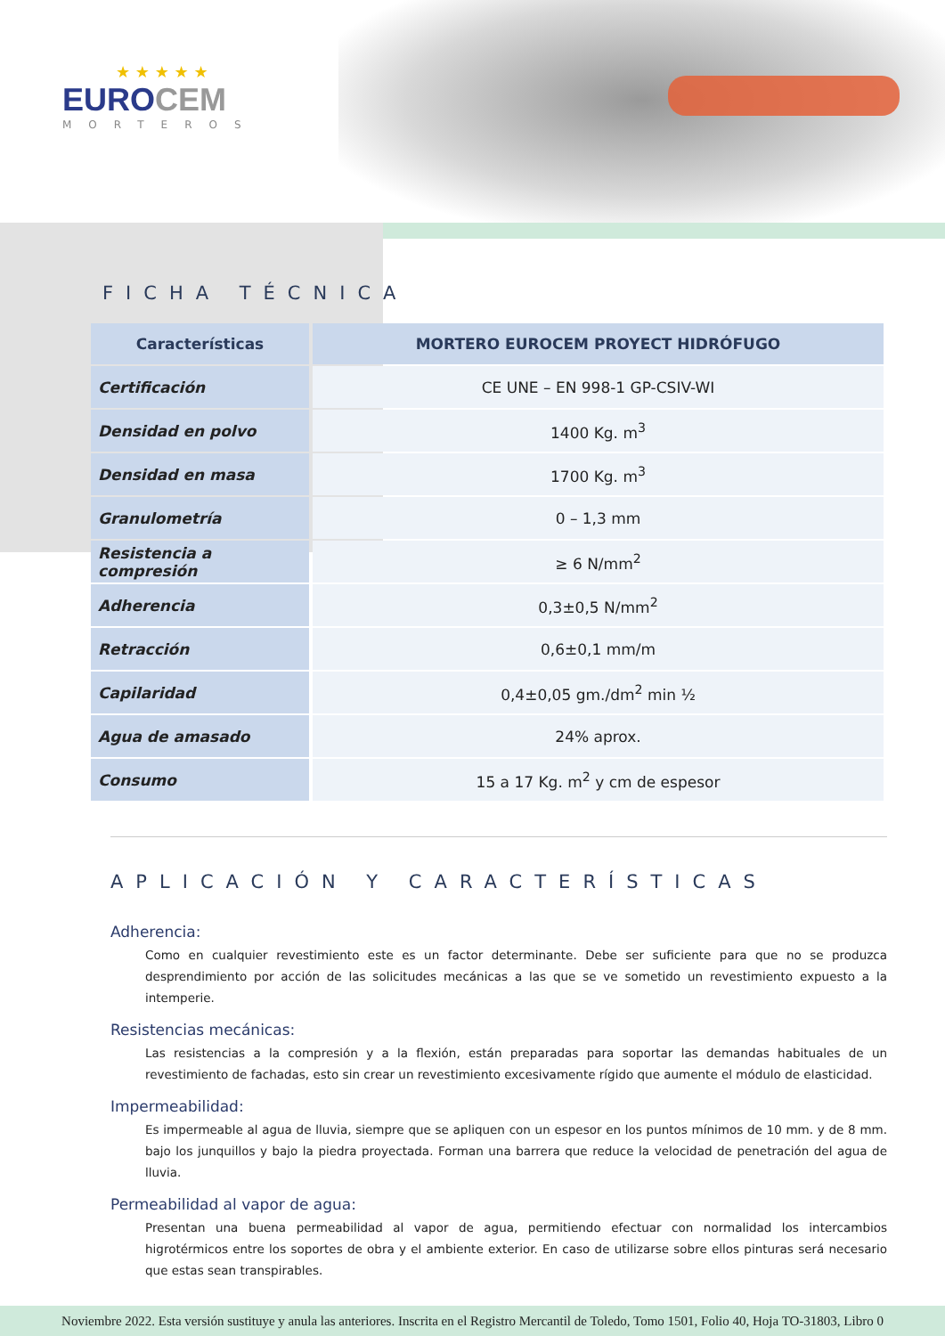★ ★ ★ ★ ★
EUROCEM
MORTEROS
FICHA TÉCNICA
| Características | MORTERO EUROCEM PROYECT HIDRÓFUGO |
| --- | --- |
| Certificación | CE UNE – EN 998-1 GP-CSIV-WI |
| Densidad en polvo | 1400 Kg. m<sup>3</sup> |
| Densidad en masa | 1700 Kg. m<sup>3</sup> |
| Granulometría | 0 – 1,3 mm |
| Resistencia a compresión | ≥ 6 N/mm<sup>2</sup> |
| Adherencia | 0,3±0,5 N/mm<sup>2</sup> |
| Retracción | 0,6±0,1 mm/m |
| Capilaridad | 0,4±0,05 gm./dm<sup>2</sup> min ½ |
| Agua de amasado | 24% aprox. |
| Consumo | 15 a 17 Kg. m<sup>2</sup> y cm de espesor |
APLICACIÓN Y CARACTERÍSTICAS
Adherencia:
Como en cualquier revestimiento este es un factor determinante. Debe ser suficiente para que no se produzca desprendimiento por acción de las solicitudes mecánicas a las que se ve sometido un revestimiento expuesto a la intemperie.
Resistencias mecánicas:
Las resistencias a la compresión y a la flexión, están preparadas para soportar las demandas habituales de un revestimiento de fachadas, esto sin crear un revestimiento excesivamente rígido que aumente el módulo de elasticidad.
Impermeabilidad:
Es impermeable al agua de lluvia, siempre que se apliquen con un espesor en los puntos mínimos de 10 mm. y de 8 mm. bajo los junquillos y bajo la piedra proyectada. Forman una barrera que reduce la velocidad de penetración del agua de lluvia.
Permeabilidad al vapor de agua:
Presentan una buena permeabilidad al vapor de agua, permitiendo efectuar con normalidad los intercambios higrotérmicos entre los soportes de obra y el ambiente exterior. En caso de utilizarse sobre ellos pinturas será necesario que estas sean transpirables.
Noviembre 2022. Esta versión sustituye y anula las anteriores. Inscrita en el Registro Mercantil de Toledo, Tomo 1501, Folio 40, Hoja TO-31803, Libro 0